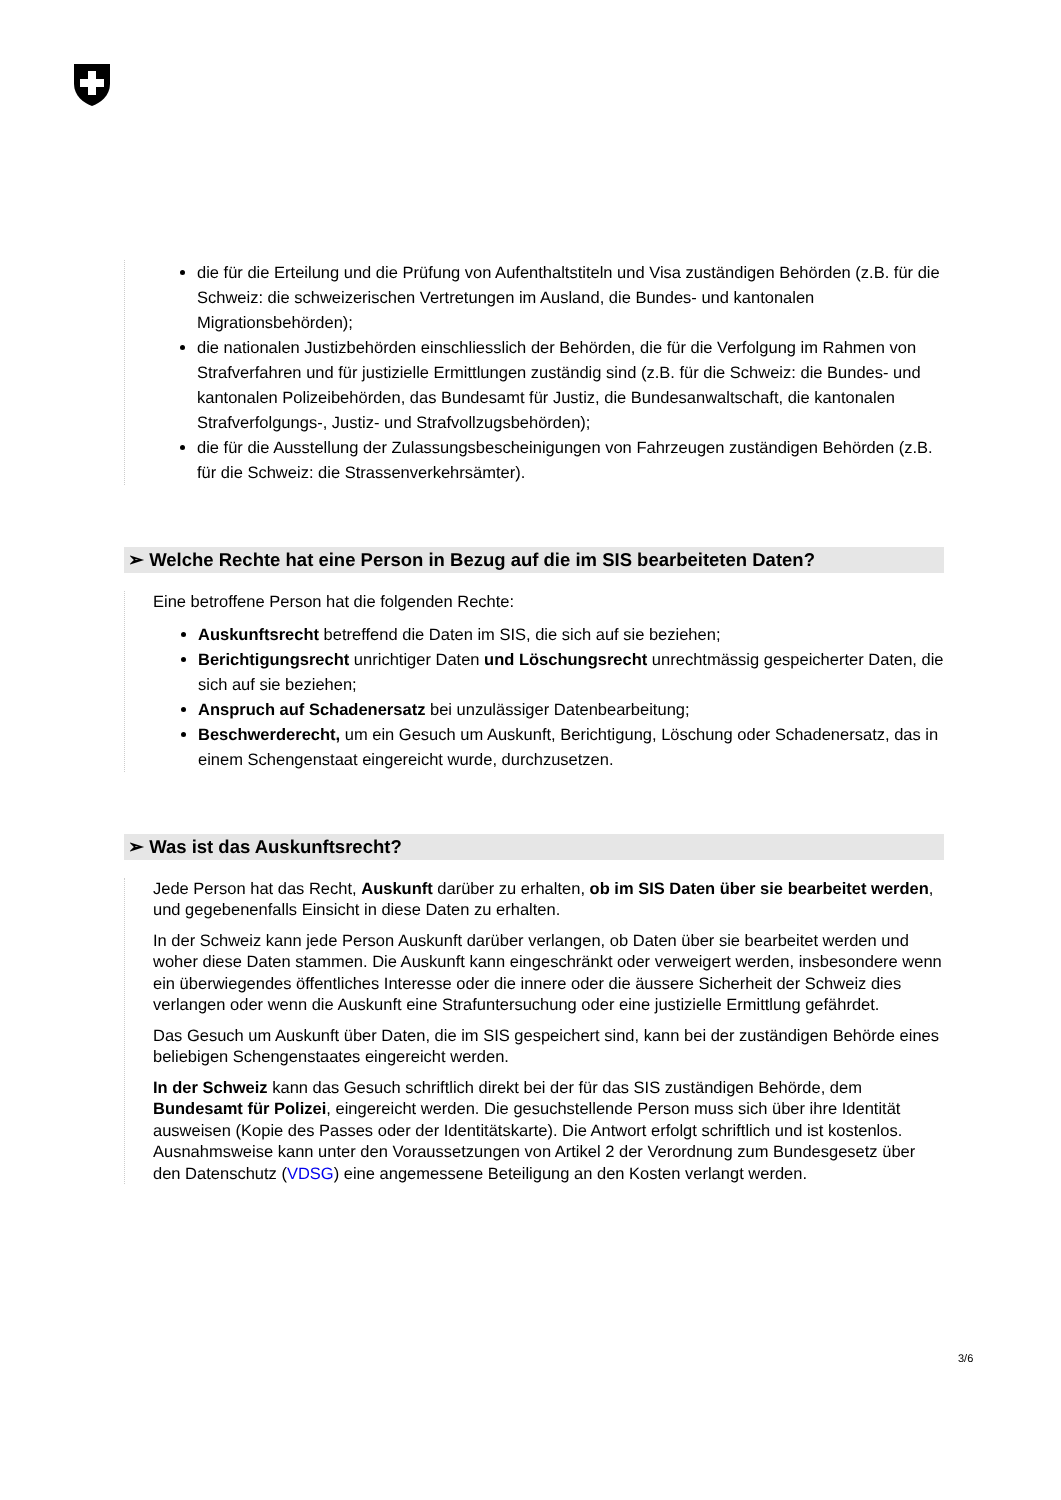die für die Erteilung und die Prüfung von Aufenthaltstiteln und Visa zuständigen Behörden (z.B. für die Schweiz: die schweizerischen Vertretungen im Ausland, die Bundes- und kantonalen Migrationsbehörden);
die nationalen Justizbehörden einschliesslich der Behörden, die für die Verfolgung im Rahmen von Strafverfahren und für justizielle Ermittlungen zuständig sind (z.B. für die Schweiz: die Bundes- und kantonalen Polizeibehörden, das Bundesamt für Justiz, die Bundesanwaltschaft, die kantonalen Strafverfolgungs-, Justiz- und Strafvollzugsbehörden);
die für die Ausstellung der Zulassungsbescheinigungen von Fahrzeugen zuständigen Behörden (z.B. für die Schweiz: die Strassenverkehrsämter).
➢ Welche Rechte hat eine Person in Bezug auf die im SIS bearbeiteten Daten?
Eine betroffene Person hat die folgenden Rechte:
Auskunftsrecht betreffend die Daten im SIS, die sich auf sie beziehen;
Berichtigungsrecht unrichtiger Daten und Löschungsrecht unrechtmässig gespeicherter Daten, die sich auf sie beziehen;
Anspruch auf Schadenersatz bei unzulässiger Datenbearbeitung;
Beschwerderecht, um ein Gesuch um Auskunft, Berichtigung, Löschung oder Schadenersatz, das in einem Schengenstaat eingereicht wurde, durchzusetzen.
➢ Was ist das Auskunftsrecht?
Jede Person hat das Recht, Auskunft darüber zu erhalten, ob im SIS Daten über sie bearbeitet werden, und gegebenenfalls Einsicht in diese Daten zu erhalten.
In der Schweiz kann jede Person Auskunft darüber verlangen, ob Daten über sie bearbeitet werden und woher diese Daten stammen. Die Auskunft kann eingeschränkt oder verweigert werden, insbesondere wenn ein überwiegendes öffentliches Interesse oder die innere oder die äussere Sicherheit der Schweiz dies verlangen oder wenn die Auskunft eine Strafuntersuchung oder eine justizielle Ermittlung gefährdet.
Das Gesuch um Auskunft über Daten, die im SIS gespeichert sind, kann bei der zuständigen Behörde eines beliebigen Schengenstaates eingereicht werden.
In der Schweiz kann das Gesuch schriftlich direkt bei der für das SIS zuständigen Behörde, dem Bundesamt für Polizei, eingereicht werden. Die gesuchstellende Person muss sich über ihre Identität ausweisen (Kopie des Passes oder der Identitätskarte). Die Antwort erfolgt schriftlich und ist kostenlos. Ausnahmsweise kann unter den Voraussetzungen von Artikel 2 der Verordnung zum Bundesgesetz über den Datenschutz (VDSG) eine angemessene Beteiligung an den Kosten verlangt werden.
3/6